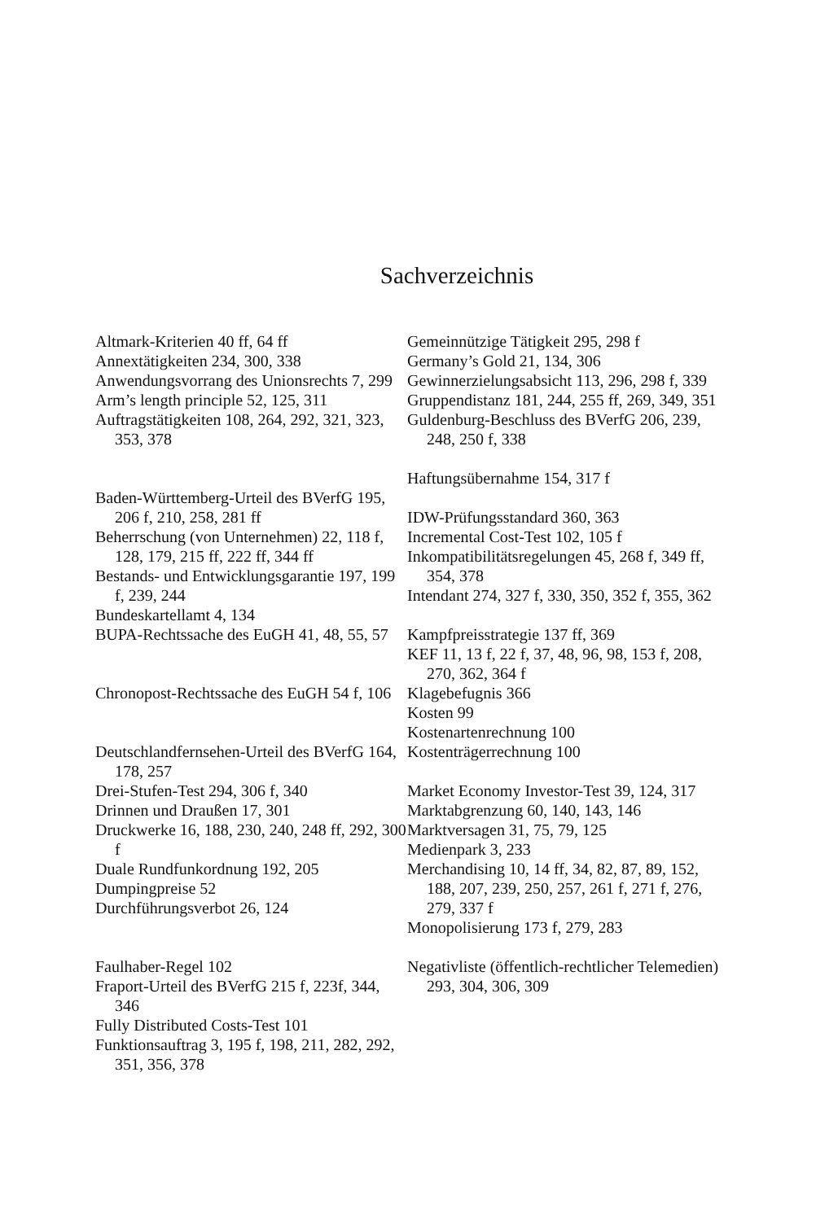Sachverzeichnis
Altmark-Kriterien 40 ff, 64 ff
Annextätigkeiten 234, 300, 338
Anwendungsvorrang des Unionsrechts 7, 299
Arm’s length principle 52, 125, 311
Auftragstätigkeiten 108, 264, 292, 321, 323, 353, 378
Baden-Württemberg-Urteil des BVerfG 195, 206 f, 210, 258, 281 ff
Beherrschung (von Unternehmen) 22, 118 f, 128, 179, 215 ff, 222 ff, 344 ff
Bestands- und Entwicklungsgarantie 197, 199 f, 239, 244
Bundeskartellamt 4, 134
BUPA-Rechtssache des EuGH 41, 48, 55, 57
Chronopost-Rechtssache des EuGH 54 f, 106
Deutschlandfernsehen-Urteil des BVerfG 164, 178, 257
Drei-Stufen-Test 294, 306 f, 340
Drinnen und Draußen 17, 301
Druckwerke 16, 188, 230, 240, 248 ff, 292, 300 f
Duale Rundfunkordnung 192, 205
Dumpingpreise 52
Durchführungsverbot 26, 124
Faulhaber-Regel 102
Fraport-Urteil des BVerfG 215 f, 223f, 344, 346
Fully Distributed Costs-Test 101
Funktionsauftrag 3, 195 f, 198, 211, 282, 292, 351, 356, 378
Gemeinnützige Tätigkeit 295, 298 f
Germany’s Gold 21, 134, 306
Gewinnerzielungsabsicht 113, 296, 298 f, 339
Gruppendistanz 181, 244, 255 ff, 269, 349, 351
Guldenburg-Beschluss des BVerfG 206, 239, 248, 250 f, 338
Haftungsübernahme 154, 317 f
IDW-Prüfungsstandard 360, 363
Incremental Cost-Test 102, 105 f
Inkompatibilitätsregelungen 45, 268 f, 349 ff, 354, 378
Intendant 274, 327 f, 330, 350, 352 f, 355, 362
Kampfpreisstrategie 137 ff, 369
KEF 11, 13 f, 22 f, 37, 48, 96, 98, 153 f, 208, 270, 362, 364 f
Klagebefugnis 366
Kosten 99
Kostenartenrechnung 100
Kostenträgerrechnung 100
Market Economy Investor-Test 39, 124, 317
Marktabgrenzung 60, 140, 143, 146
Marktversagen 31, 75, 79, 125
Medienpark 3, 233
Merchandising 10, 14 ff, 34, 82, 87, 89, 152, 188, 207, 239, 250, 257, 261 f, 271 f, 276, 279, 337 f
Monopolisierung 173 f, 279, 283
Negativliste (öffentlich-rechtlicher Telemedien) 293, 304, 306, 309